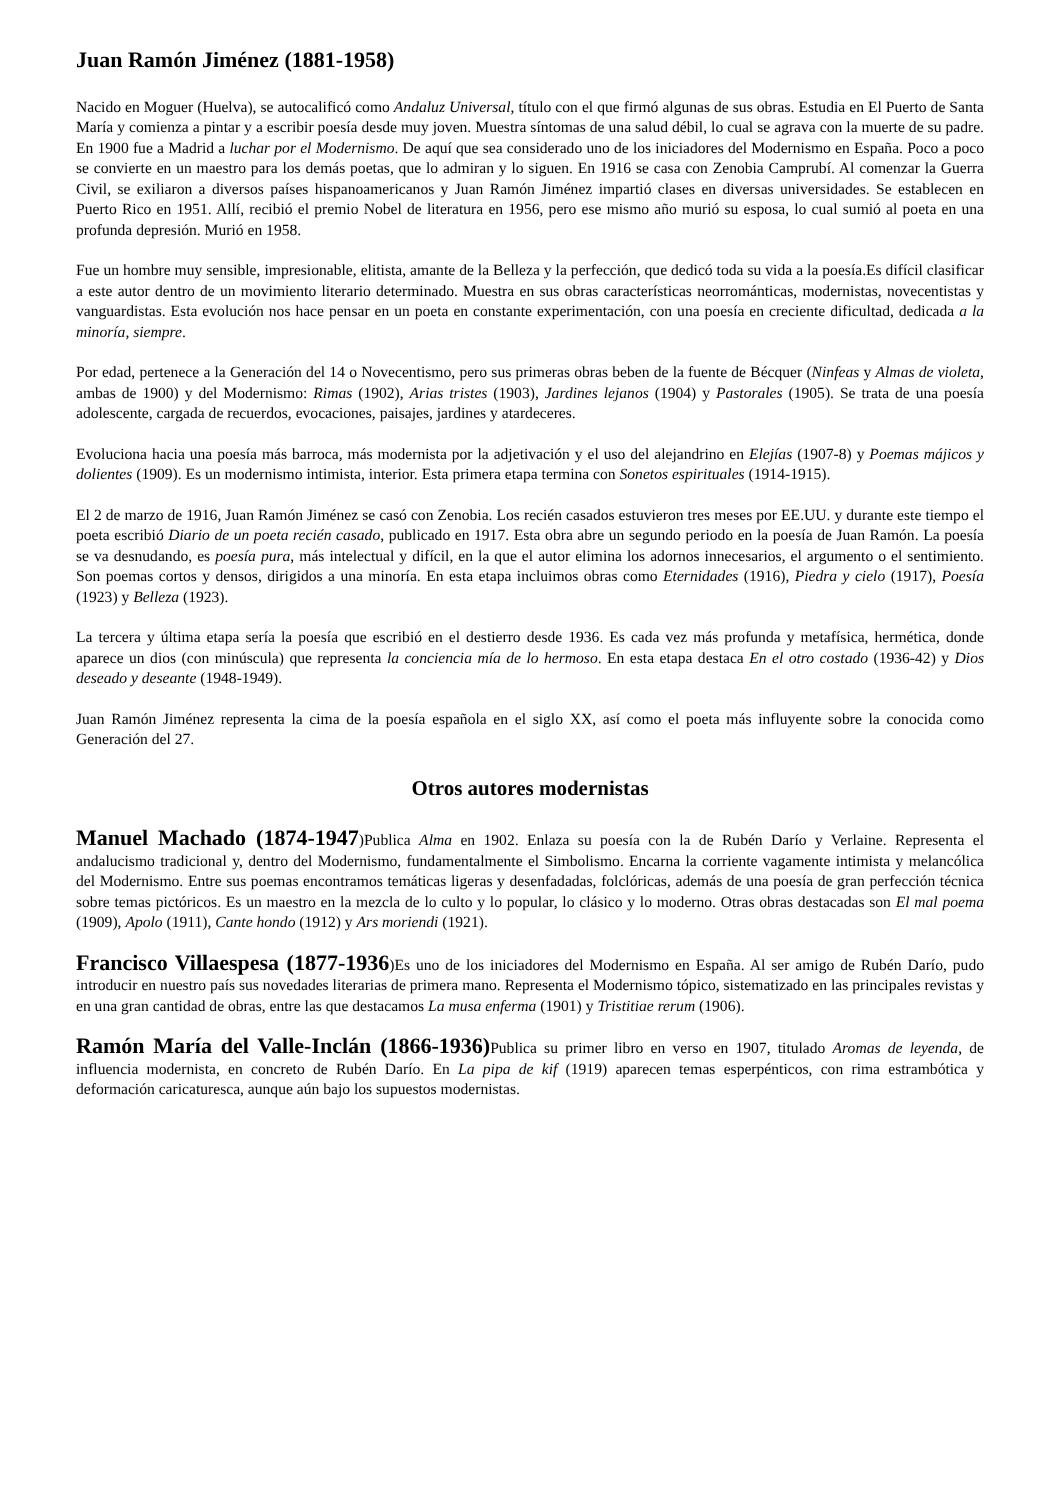Juan Ramón Jiménez (1881-1958)
Nacido en Moguer (Huelva), se autocalificó como Andaluz Universal, título con el que firmó algunas de sus obras. Estudia en El Puerto de Santa María y comienza a pintar y a escribir poesía desde muy joven. Muestra síntomas de una salud débil, lo cual se agrava con la muerte de su padre. En 1900 fue a Madrid a luchar por el Modernismo. De aquí que sea considerado uno de los iniciadores del Modernismo en España. Poco a poco se convierte en un maestro para los demás poetas, que lo admiran y lo siguen. En 1916 se casa con Zenobia Camprubí. Al comenzar la Guerra Civil, se exiliaron a diversos países hispanoamericanos y Juan Ramón Jiménez impartió clases en diversas universidades. Se establecen en Puerto Rico en 1951. Allí, recibió el premio Nobel de literatura en 1956, pero ese mismo año murió su esposa, lo cual sumió al poeta en una profunda depresión. Murió en 1958.
Fue un hombre muy sensible, impresionable, elitista, amante de la Belleza y la perfección, que dedicó toda su vida a la poesía.Es difícil clasificar a este autor dentro de un movimiento literario determinado. Muestra en sus obras características neorrománticas, modernistas, novecentistas y vanguardistas. Esta evolución nos hace pensar en un poeta en constante experimentación, con una poesía en creciente dificultad, dedicada a la minoría, siempre.
Por edad, pertenece a la Generación del 14 o Novecentismo, pero sus primeras obras beben de la fuente de Bécquer (Ninfeas y Almas de violeta, ambas de 1900) y del Modernismo: Rimas (1902), Arias tristes (1903), Jardines lejanos (1904) y Pastorales (1905). Se trata de una poesía adolescente, cargada de recuerdos, evocaciones, paisajes, jardines y atardeceres.
Evoluciona hacia una poesía más barroca, más modernista por la adjetivación y el uso del alejandrino en Elejías (1907-8) y Poemas májicos y dolientes (1909). Es un modernismo intimista, interior. Esta primera etapa termina con Sonetos espirituales (1914-1915).
El 2 de marzo de 1916, Juan Ramón Jiménez se casó con Zenobia. Los recién casados estuvieron tres meses por EE.UU. y durante este tiempo el poeta escribió Diario de un poeta recién casado, publicado en 1917. Esta obra abre un segundo periodo en la poesía de Juan Ramón. La poesía se va desnudando, es poesía pura, más intelectual y difícil, en la que el autor elimina los adornos innecesarios, el argumento o el sentimiento. Son poemas cortos y densos, dirigidos a una minoría. En esta etapa incluimos obras como Eternidades (1916), Piedra y cielo (1917), Poesía (1923) y Belleza (1923).
La tercera y última etapa sería la poesía que escribió en el destierro desde 1936. Es cada vez más profunda y metafísica, hermética, donde aparece un dios (con minúscula) que representa la conciencia mía de lo hermoso. En esta etapa destaca En el otro costado (1936-42) y Dios deseado y deseante (1948-1949).
Juan Ramón Jiménez representa la cima de la poesía española en el siglo XX, así como el poeta más influyente sobre la conocida como Generación del 27.
Otros autores modernistas
Manuel Machado (1874-1947)Publica Alma en 1902. Enlaza su poesía con la de Rubén Darío y Verlaine. Representa el andalucismo tradicional y, dentro del Modernismo, fundamentalmente el Simbolismo. Encarna la corriente vagamente intimista y melancólica del Modernismo. Entre sus poemas encontramos temáticas ligeras y desenfadadas, folclóricas, además de una poesía de gran perfección técnica sobre temas pictóricos. Es un maestro en la mezcla de lo culto y lo popular, lo clásico y lo moderno. Otras obras destacadas son El mal poema (1909), Apolo (1911), Cante hondo (1912) y Ars moriendi (1921).
Francisco Villaespesa (1877-1936)Es uno de los iniciadores del Modernismo en España. Al ser amigo de Rubén Darío, pudo introducir en nuestro país sus novedades literarias de primera mano. Representa el Modernismo tópico, sistematizado en las principales revistas y en una gran cantidad de obras, entre las que destacamos La musa enferma (1901) y Tristitiae rerum (1906).
Ramón María del Valle-Inclán (1866-1936) Publica su primer libro en verso en 1907, titulado Aromas de leyenda, de influencia modernista, en concreto de Rubén Darío. En La pipa de kif (1919) aparecen temas esperpénticos, con rima estrambótica y deformación caricaturesca, aunque aún bajo los supuestos modernistas.